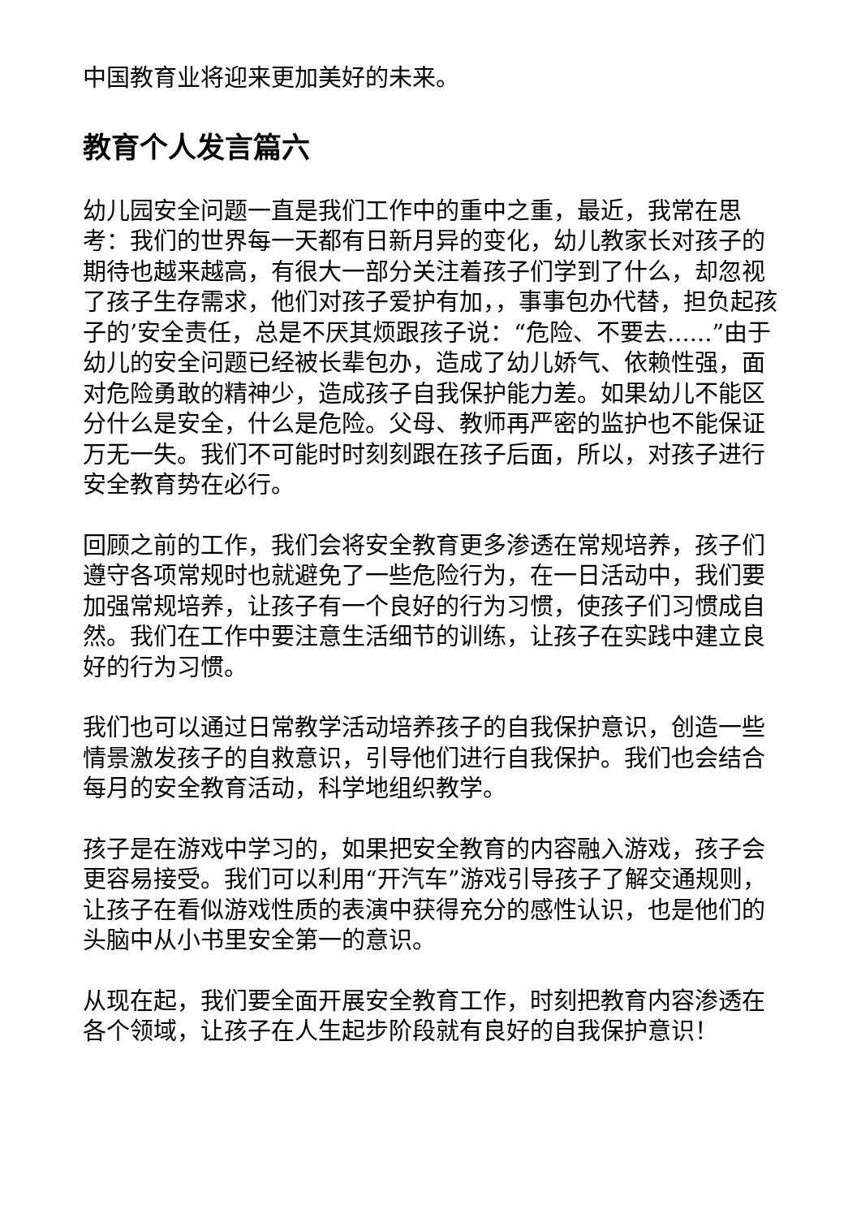中国教育业将迎来更加美好的未来。
教育个人发言篇六
幼儿园安全问题一直是我们工作中的重中之重，最近，我常在思考：我们的世界每一天都有日新月异的变化，幼儿教家长对孩子的期待也越来越高，有很大一部分关注着孩子们学到了什么，却忽视了孩子生存需求，他们对孩子爱护有加，，事事包办代替，担负起孩子的’安全责任，总是不厌其烦跟孩子说：“危险、不要去......”由于幼儿的安全问题已经被长辈包办，造成了幼儿娇气、依赖性强，面对危险勇敢的精神少，造成孩子自我保护能力差。如果幼儿不能区分什么是安全，什么是危险。父母、教师再严密的监护也不能保证万无一失。我们不可能时时刻刻跟在孩子后面，所以，对孩子进行安全教育势在必行。
回顾之前的工作，我们会将安全教育更多渗透在常规培养，孩子们遵守各项常规时也就避免了一些危险行为，在一日活动中，我们要加强常规培养，让孩子有一个良好的行为习惯，使孩子们习惯成自然。我们在工作中要注意生活细节的训练，让孩子在实践中建立良好的行为习惯。
我们也可以通过日常教学活动培养孩子的自我保护意识，创造一些情景激发孩子的自救意识，引导他们进行自我保护。我们也会结合每月的安全教育活动，科学地组织教学。
孩子是在游戏中学习的，如果把安全教育的内容融入游戏，孩子会更容易接受。我们可以利用“开汽车”游戏引导孩子了解交通规则，让孩子在看似游戏性质的表演中获得充分的感性认识，也是他们的头脑中从小书里安全第一的意识。
从现在起，我们要全面开展安全教育工作，时刻把教育内容渗透在各个领域，让孩子在人生起步阶段就有良好的自我保护意识！